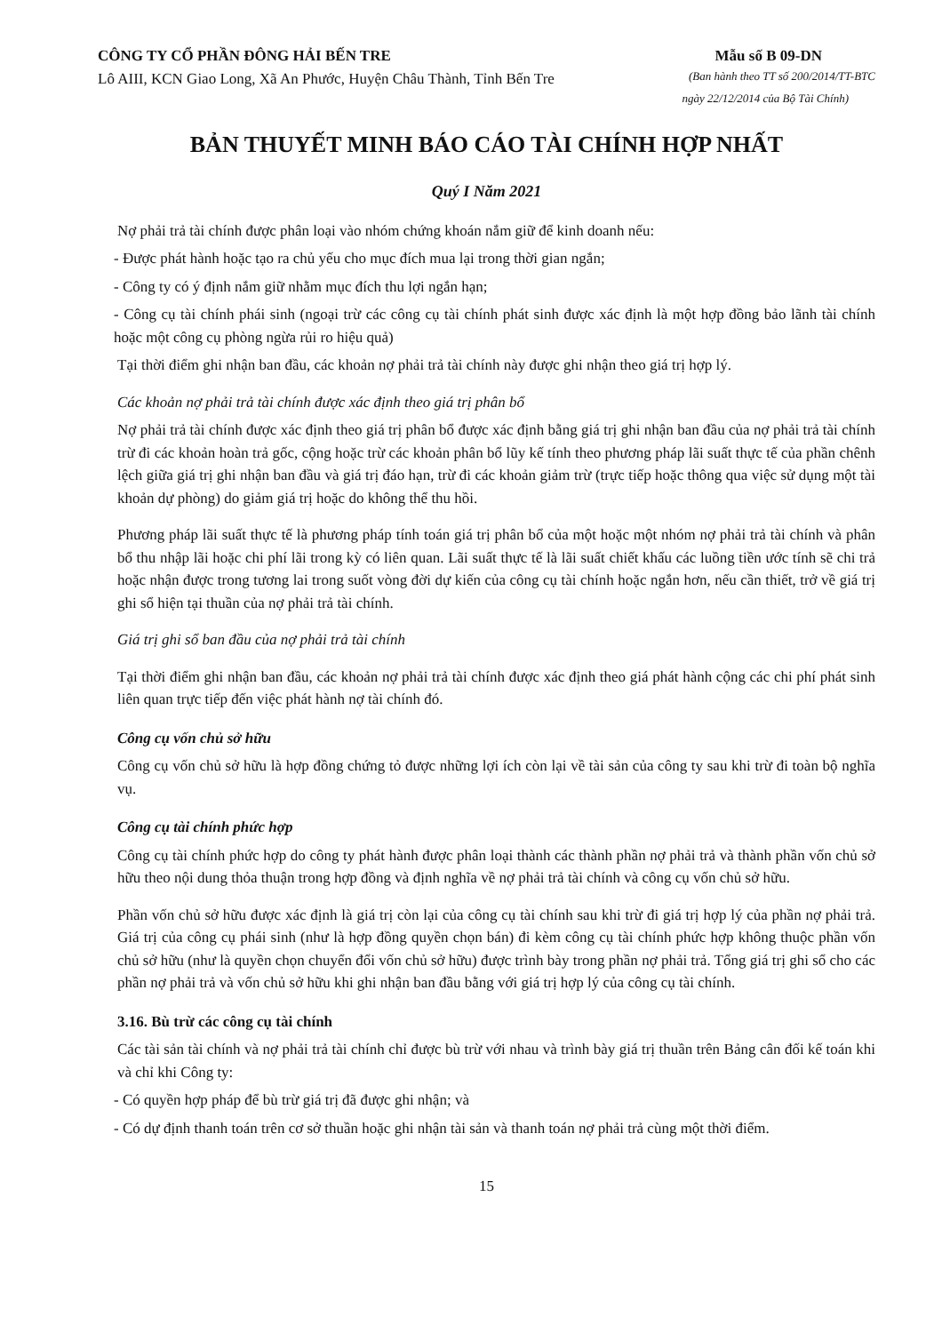CÔNG TY CỔ PHẦN ĐÔNG HẢI BẾN TRE Mẫu số B 09-DN
Lô AIII, KCN Giao Long, Xã An Phước, Huyện Châu Thành, Tỉnh Bến Tre (Ban hành theo TT số 200/2014/TT-BTC
ngày 22/12/2014 của Bộ Tài Chính)
BẢN THUYẾT MINH BÁO CÁO TÀI CHÍNH HỢP NHẤT
Quý I Năm 2021
Nợ phải trả tài chính được phân loại vào nhóm chứng khoán nắm giữ để kinh doanh nếu:
- Được phát hành hoặc tạo ra chủ yếu cho mục đích mua lại trong thời gian ngắn;
- Công ty có ý định nắm giữ nhằm mục đích thu lợi ngắn hạn;
- Công cụ tài chính phái sinh (ngoại trừ các công cụ tài chính phát sinh được xác định là một hợp đồng bảo lãnh tài chính hoặc một công cụ phòng ngừa rủi ro hiệu quả)
Tại thời điểm ghi nhận ban đầu, các khoản nợ phải trả tài chính này được ghi nhận theo giá trị hợp lý.
Các khoản nợ phải trả tài chính được xác định theo giá trị phân bổ
Nợ phải trả tài chính được xác định theo giá trị phân bổ được xác định bằng giá trị ghi nhận ban đầu của nợ phải trả tài chính trừ đi các khoản hoàn trả gốc, cộng hoặc trừ các khoản phân bổ lũy kế tính theo phương pháp lãi suất thực tế của phần chênh lệch giữa giá trị ghi nhận ban đầu và giá trị đáo hạn, trừ đi các khoản giảm trừ (trực tiếp hoặc thông qua việc sử dụng một tài khoản dự phòng) do giảm giá trị hoặc do không thể thu hồi.
Phương pháp lãi suất thực tế là phương pháp tính toán giá trị phân bổ của một hoặc một nhóm nợ phải trả tài chính và phân bổ thu nhập lãi hoặc chi phí lãi trong kỳ có liên quan. Lãi suất thực tế là lãi suất chiết khấu các luồng tiền ước tính sẽ chi trả hoặc nhận được trong tương lai trong suốt vòng đời dự kiến của công cụ tài chính hoặc ngắn hơn, nếu cần thiết, trở về giá trị ghi sổ hiện tại thuần của nợ phải trả tài chính.
Giá trị ghi sổ ban đầu của nợ phải trả tài chính
Tại thời điểm ghi nhận ban đầu, các khoản nợ phải trả tài chính được xác định theo giá phát hành cộng các chi phí phát sinh liên quan trực tiếp đến việc phát hành nợ tài chính đó.
Công cụ vốn chủ sở hữu
Công cụ vốn chủ sở hữu là hợp đồng chứng tỏ được những lợi ích còn lại về tài sản của công ty sau khi trừ đi toàn bộ nghĩa vụ.
Công cụ tài chính phức hợp
Công cụ tài chính phức hợp do công ty phát hành được phân loại thành các thành phần nợ phải trả và thành phần vốn chủ sở hữu theo nội dung thỏa thuận trong hợp đồng và định nghĩa về nợ phải trả tài chính và công cụ vốn chủ sở hữu.
Phần vốn chủ sở hữu được xác định là giá trị còn lại của công cụ tài chính sau khi trừ đi giá trị hợp lý của phần nợ phải trả. Giá trị của công cụ phái sinh (như là hợp đồng quyền chọn bán) đi kèm công cụ tài chính phức hợp không thuộc phần vốn chủ sở hữu (như là quyền chọn chuyển đổi vốn chủ sở hữu) được trình bày trong phần nợ phải trả. Tổng giá trị ghi sổ cho các phần nợ phải trả và vốn chủ sở hữu khi ghi nhận ban đầu bằng với giá trị hợp lý của công cụ tài chính.
3.16. Bù trừ các công cụ tài chính
Các tài sản tài chính và nợ phải trả tài chính chỉ được bù trừ với nhau và trình bày giá trị thuần trên Bảng cân đối kế toán khi và chỉ khi Công ty:
- Có quyền hợp pháp để bù trừ giá trị đã được ghi nhận; và
- Có dự định thanh toán trên cơ sở thuần hoặc ghi nhận tài sản và thanh toán nợ phải trả cùng một thời điểm.
15